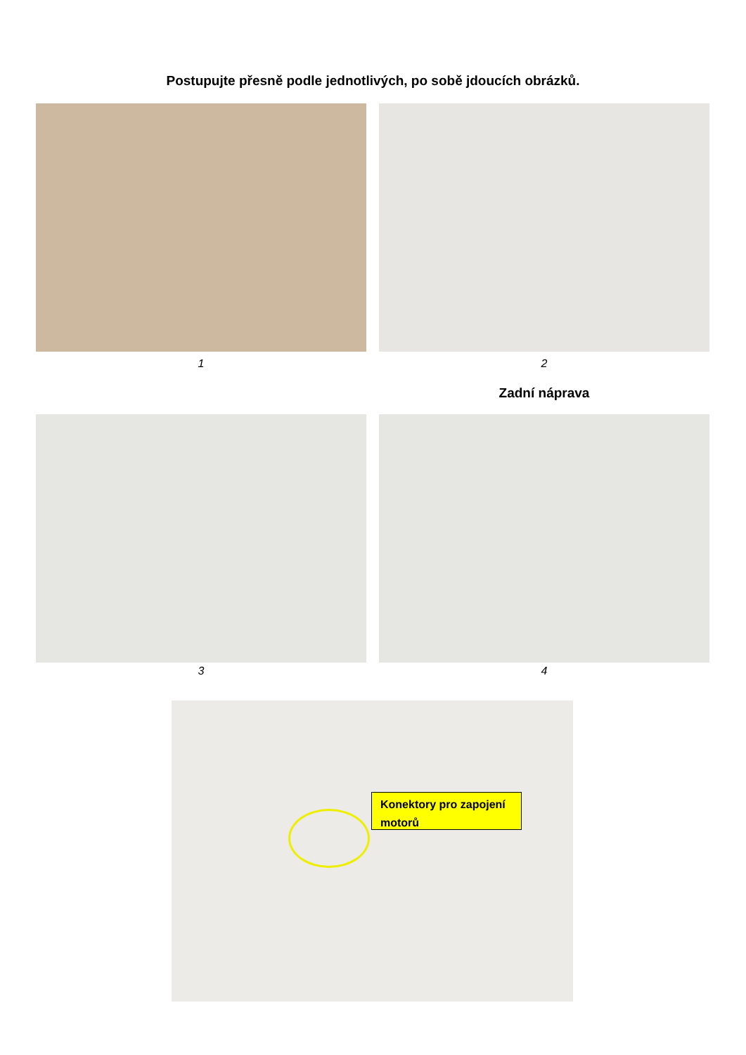Postupujte přesně podle jednotlivých, po sobě jdoucích obrázků.
1 2
Zadní náprava
3 4
Konektory pro zapojení motorů